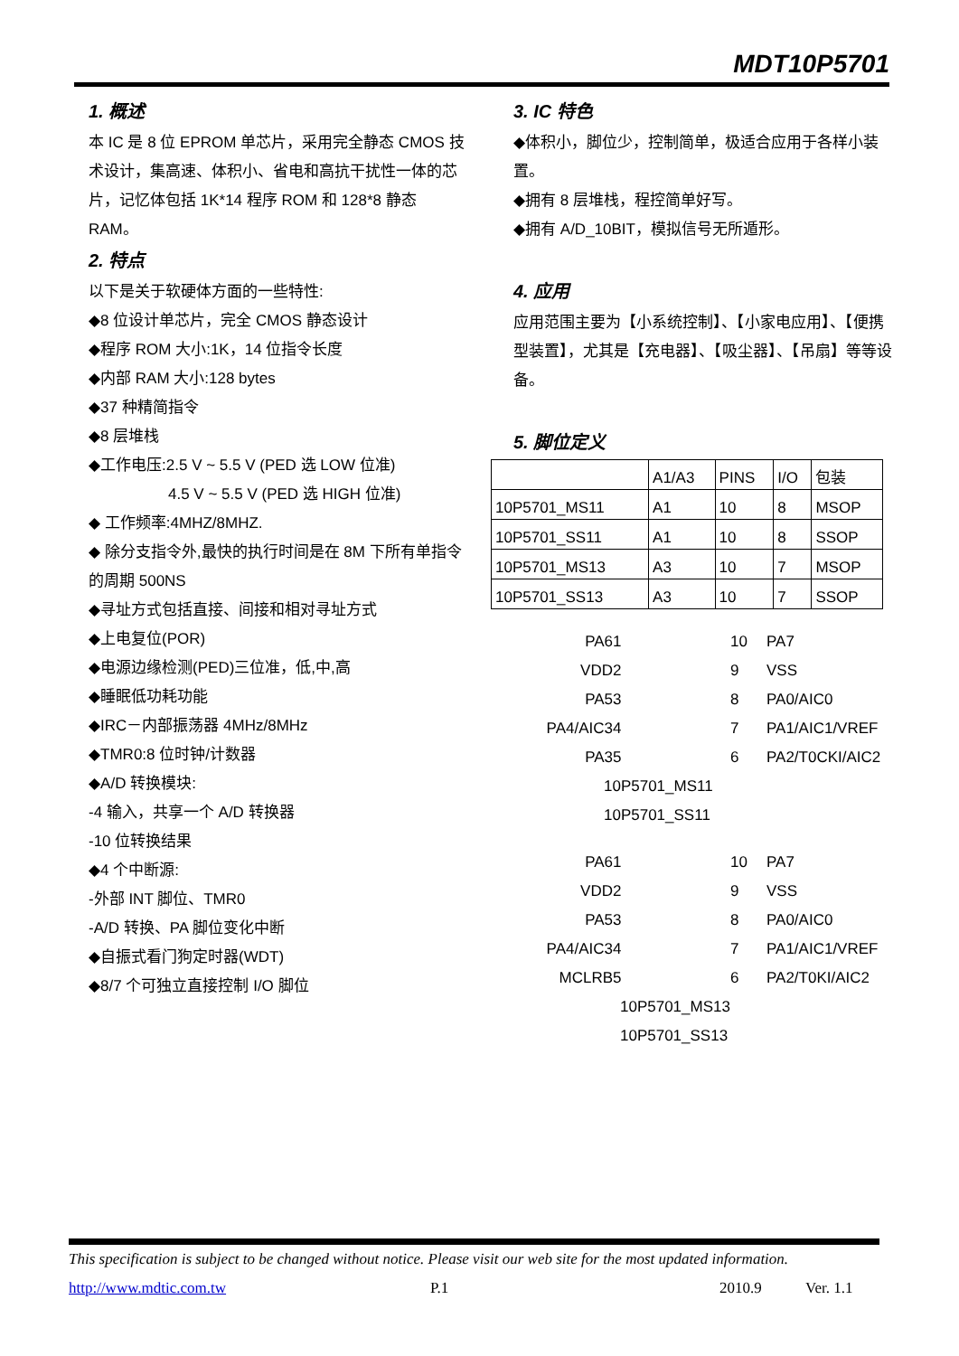MDT10P5701
1. 概述
本 IC 是 8 位 EPROM 单芯片，采用完全静态 CMOS 技术设计，集高速、体积小、省电和高抗干扰性一体的芯片，记忆体包括 1K*14 程序 ROM 和 128*8 静态 RAM。
2. 特点
以下是关于软硬体方面的一些特性:
◆8 位设计单芯片，完全 CMOS 静态设计
◆程序 ROM 大小:1K，14 位指令长度
◆内部 RAM 大小:128 bytes
◆37 种精简指令
◆8 层堆栈
◆工作电压:2.5 V ~ 5.5 V (PED 选 LOW 位准)
4.5 V ~ 5.5 V (PED 选 HIGH 位准)
◆ 工作频率:4MHZ/8MHZ.
◆ 除分支指令外,最快的执行时间是在 8M 下所有单指令的周期 500NS
◆寻址方式包括直接、间接和相对寻址方式
◆上电复位(POR)
◆电源边缘检测(PED)三位准，低,中,高
◆睡眠低功耗功能
◆IRC－内部振荡器 4MHz/8MHz
◆TMR0:8 位时钟/计数器
◆A/D 转换模块:
-4 输入，共享一个 A/D 转换器
-10 位转换结果
◆4 个中断源:
-外部 INT 脚位、TMR0
-A/D 转换、PA 脚位变化中断
◆自振式看门狗定时器(WDT)
◆8/7 个可独立直接控制 I/O 脚位
3. IC 特色
◆体积小，脚位少，控制简单，极适合应用于各样小装置。
◆拥有 8 层堆栈，程控简单好写。
◆拥有 A/D_10BIT，模拟信号无所遁形。
4. 应用
应用范围主要为【小系统控制】、【小家电应用】、【便携型装置】，尤其是【充电器】、【吸尘器】、【吊扇】等等设备。
5. 脚位定义
| | A1/A3 | PINS | I/O | 包装 |
| 10P5701_MS11 | A1 | 10 | 8 | MSOP |
| 10P5701_SS11 | A1 | 10 | 8 | SSOP |
| 10P5701_MS13 | A3 | 10 | 7 | MSOP |
| 10P5701_SS13 | A3 | 10 | 7 | SSOP |
PA6
1
10
PA7
VDD
2
9
VSS
PA5
3
8
PA0/AIC0
PA4/AIC3
4
7
PA1/AIC1/VREF
PA3
5
6
PA2/T0CKI/AIC2
10P5701_MS11
10P5701_SS11
PA6
1
10
PA7
VDD
2
9
VSS
PA5
3
8
PA0/AIC0
PA4/AIC3
4
7
PA1/AIC1/VREF
MCLRB
5
6
PA2/T0KI/AIC2
10P5701_MS13
10P5701_SS13
This specification is subject to be changed without notice. Please visit our web site for the most updated information.
http://www.mdtic.com.tw P.1 2010.9 Ver. 1.1